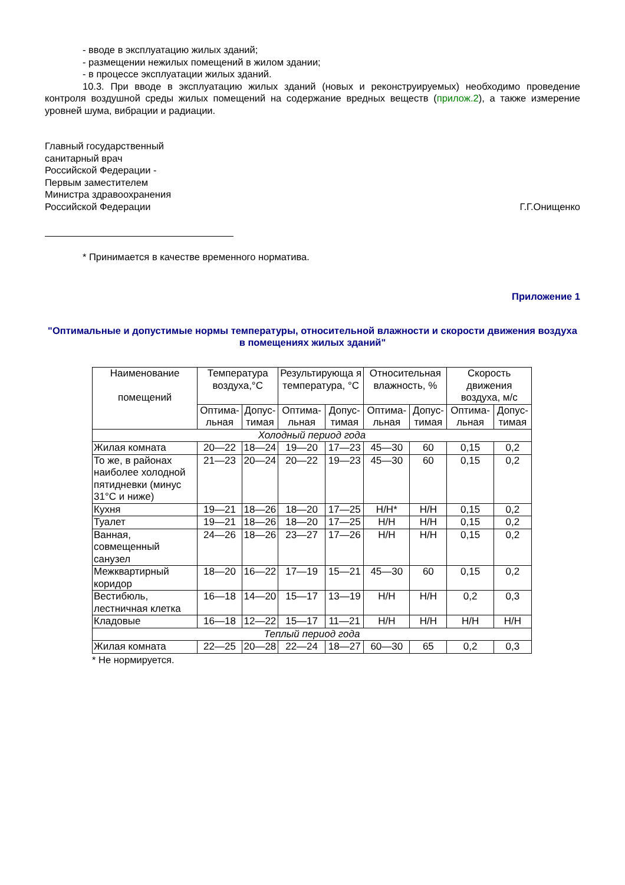- вводе в эксплуатацию жилых зданий;
- размещении нежилых помещений в жилом здании;
- в процессе эксплуатации жилых зданий.
10.3. При вводе в эксплуатацию жилых зданий (новых и реконструируемых) необходимо проведение контроля воздушной среды жилых помещений на содержание вредных веществ (прилож.2), а также измерение уровней шума, вибрации и радиации.
Главный государственный
санитарный врач
Российской Федерации -
Первым заместителем
Министра здравоохранения
Российской Федерации
Г.Г.Онищенко
* Принимается в качестве временного норматива.
Приложение 1
"Оптимальные и допустимые нормы температуры, относительной влажности и скорости движения воздуха в помещениях жилых зданий"
| Наименование помещений | Температура воздуха,°C | | Результирующа я температура, °C | | Относительная влажность, % | | Скорость движения воздуха, м/с | |
| --- | --- | --- | --- | --- | --- | --- | --- | --- |
| | Оптима- льная | Допус- тимая | Оптима- льная | Допус- тимая | Оптима- льная | Допус- тимая | Оптима- льная | Допус- тимая |
| Холодный период года | | | | | | | | |
| Жилая комната | 20—22 | 18—24 | 19—20 | 17—23 | 45—30 | 60 | 0,15 | 0,2 |
| То же, в районах наиболее холодной пятидневки (минус 31°C и ниже) | 21—23 | 20—24 | 20—22 | 19—23 | 45—30 | 60 | 0,15 | 0,2 |
| Кухня | 19—21 | 18—26 | 18—20 | 17—25 | Н/Н* | Н/Н | 0,15 | 0,2 |
| Туалет | 19—21 | 18—26 | 18—20 | 17—25 | Н/Н | Н/Н | 0,15 | 0,2 |
| Ванная, совмещенный санузел | 24—26 | 18—26 | 23—27 | 17—26 | Н/Н | Н/Н | 0,15 | 0,2 |
| Межквартирный коридор | 18—20 | 16—22 | 17—19 | 15—21 | 45—30 | 60 | 0,15 | 0,2 |
| Вестибюль, лестничная клетка | 16—18 | 14—20 | 15—17 | 13—19 | Н/Н | Н/Н | 0,2 | 0,3 |
| Кладовые | 16—18 | 12—22 | 15—17 | 11—21 | Н/Н | Н/Н | Н/Н | Н/Н |
| Теплый период года | | | | | | | | |
| Жилая комната | 22—25 | 20—28 | 22—24 | 18—27 | 60—30 | 65 | 0,2 | 0,3 |
* Не нормируется.